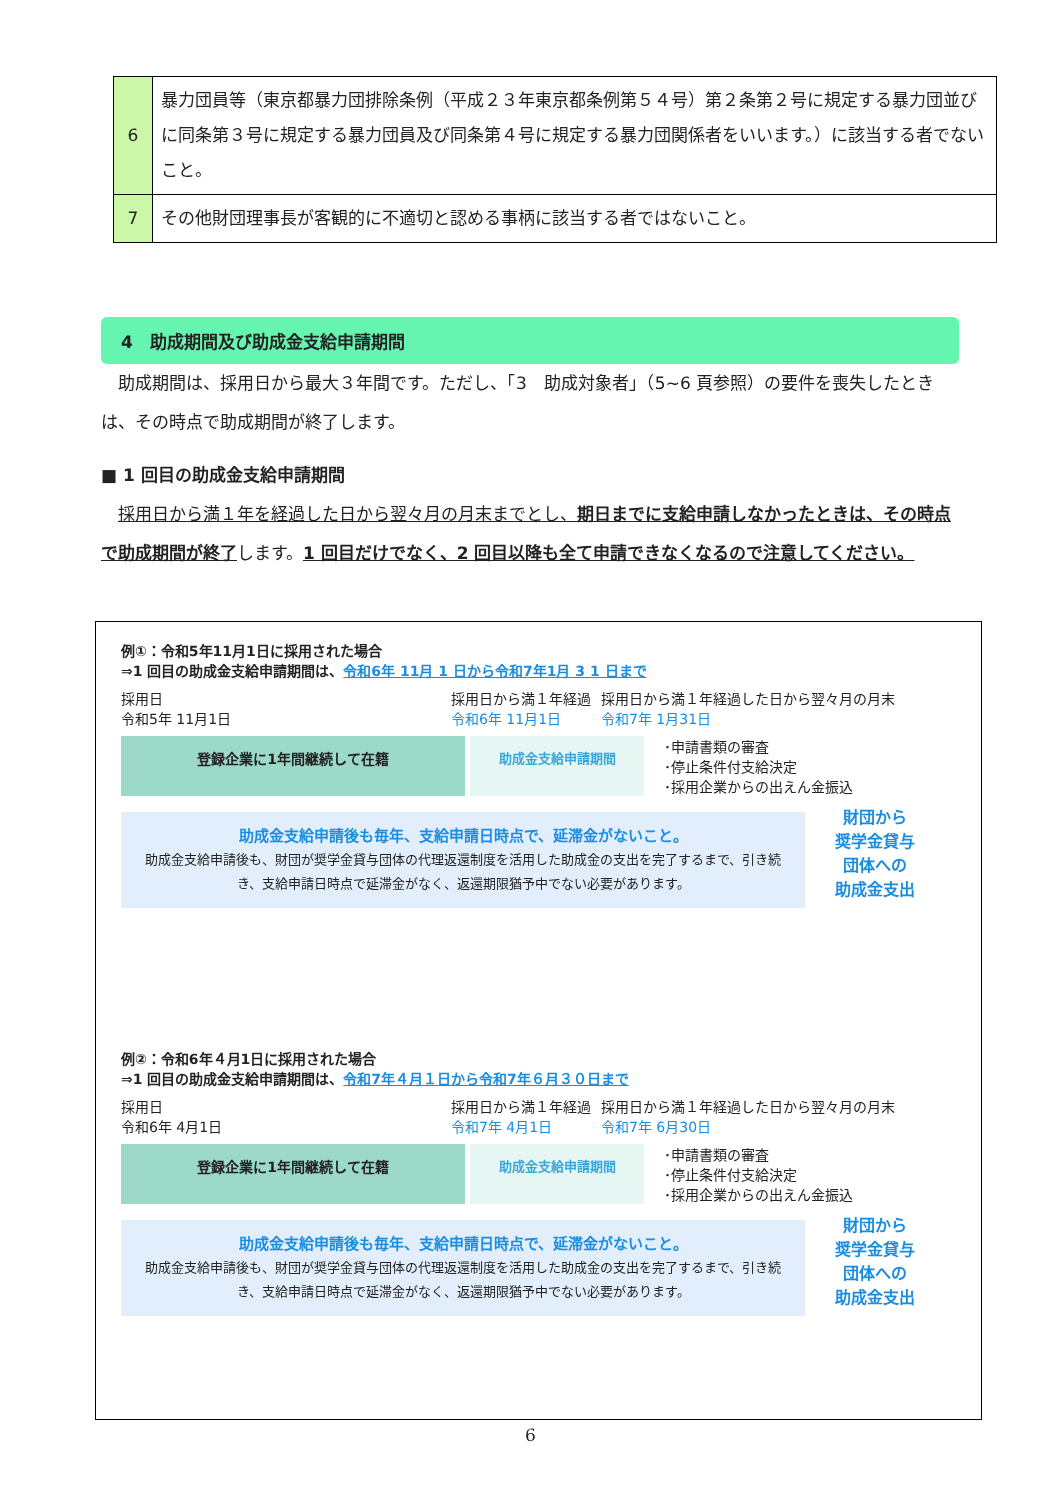| 6 | 暴力団員等（東京都暴力団排除条例（平成２３年東京都条例第５４号）第２条第２号に規定する暴力団並びに同条第３号に規定する暴力団員及び同条第４号に規定する暴力団関係者をいいます。）に該当する者でないこと。 |
| 7 | その他財団理事長が客観的に不適切と認める事柄に該当する者ではないこと。 |
4　助成期間及び助成金支給申請期間
　助成期間は、採用日から最大３年間です。ただし、「3　助成対象者」（5~6 頁参照）の要件を喪失したときは、その時点で助成期間が終了します。
■ 1 回目の助成金支給申請期間
　採用日から満１年を経過した日から翌々月の月末までとし、期日までに支給申請しなかったときは、その時点で助成期間が終了します。1 回目だけでなく、2 回目以降も全て申請できなくなるので注意してください。
例①：令和5年11月1日に採用された場合
⇒1 回目の助成金支給申請期間は、令和6年 11月 1 日から令和7年1月 3 1 日まで
採用日
令和5年 11月1日
採用日から満１年経過
令和6年 11月1日
採用日から満１年経過した日から翌々月の月末
令和7年 1月31日
登録企業に1年間継続して在籍 助成金支給申請期間
･申請書類の審査
･停止条件付支給決定
･採用企業からの出えん金振込
助成金支給申請後も毎年、支給申請日時点で、延滞金がないこと。
助成金支給申請後も、財団が奨学金貸与団体の代理返還制度を活用した助成金の支出を完了するまで、引き続き、支給申請日時点で延滞金がなく、返還期限猶予中でない必要があります。
財団から
奨学金貸与
団体への
助成金支出
例②：令和6年４月1日に採用された場合
⇒1 回目の助成金支給申請期間は、令和7年４月１日から令和7年６月３０日まで
採用日
令和6年 4月1日
採用日から満１年経過
令和7年 4月1日
採用日から満１年経過した日から翌々月の月末
令和7年 6月30日
登録企業に1年間継続して在籍 助成金支給申請期間
･申請書類の審査
･停止条件付支給決定
･採用企業からの出えん金振込
助成金支給申請後も毎年、支給申請日時点で、延滞金がないこと。
助成金支給申請後も、財団が奨学金貸与団体の代理返還制度を活用した助成金の支出を完了するまで、引き続き、支給申請日時点で延滞金がなく、返還期限猶予中でない必要があります。
財団から
奨学金貸与
団体への
助成金支出
6